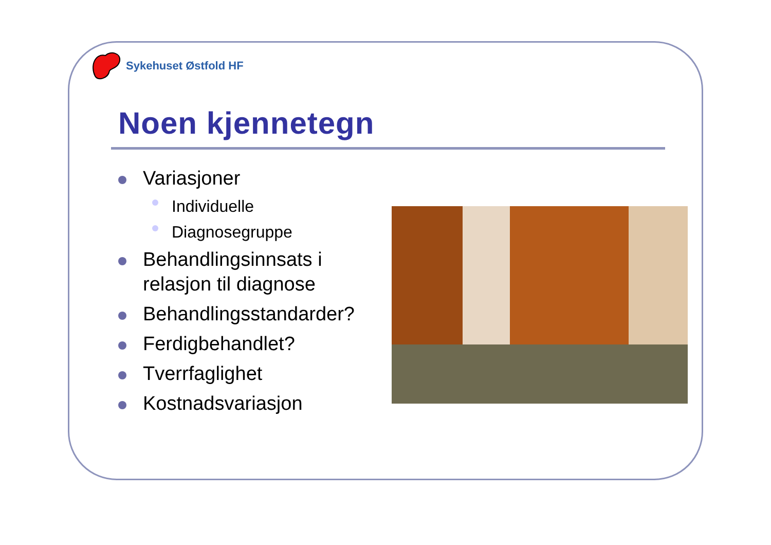Sykehuset Østfold HF
Noen kjennetegn
Variasjoner
Individuelle
Diagnosegruppe
Behandlingsinnsats i relasjon til diagnose
Behandlingsstandarder?
Ferdigbehandlet?
Tverrfaglighet
Kostnadsvariasjon